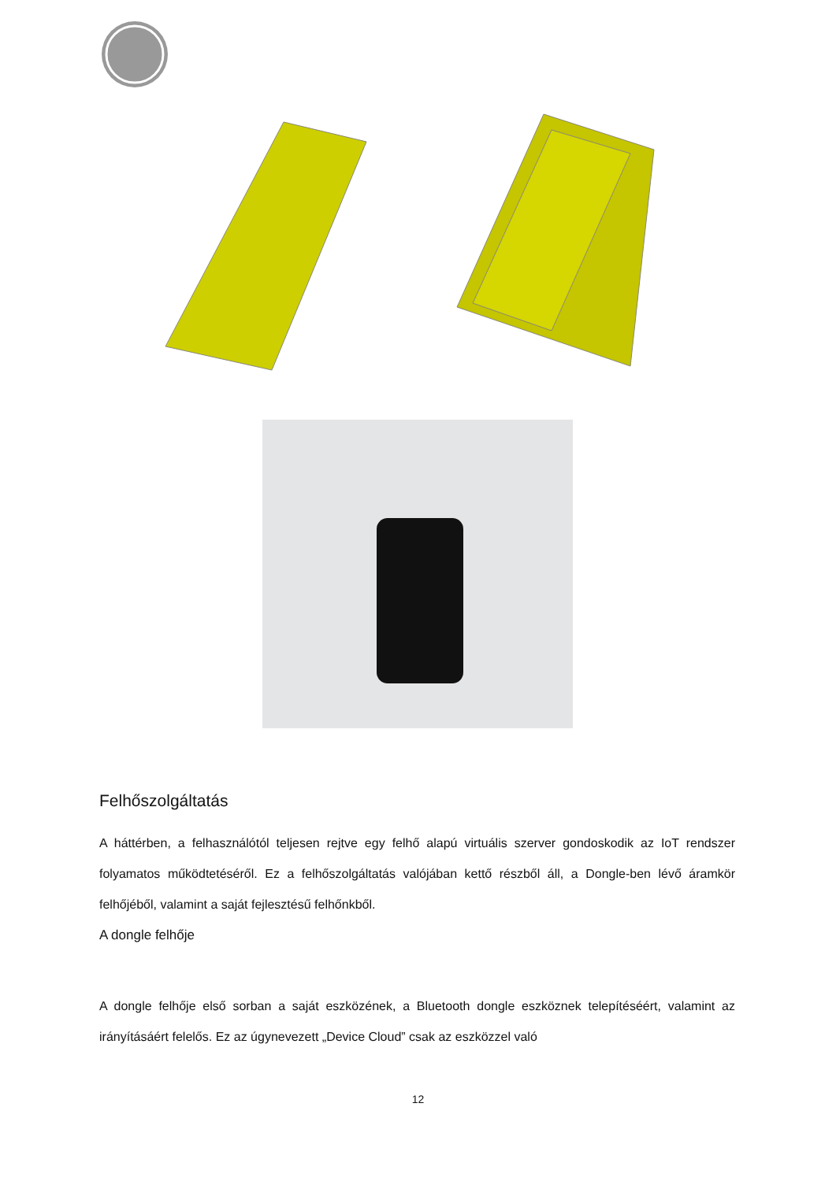Felhőszolgáltatás
A háttérben, a felhasználótól teljesen rejtve egy felhő alapú virtuális szerver gondoskodik az IoT rendszer folyamatos működtetéséről. Ez a felhőszolgáltatás valójában kettő részből áll, a Dongle-ben lévő áramkör felhőjéből, valamint a saját fejlesztésű felhőnkből.
A dongle felhője
A dongle felhője első sorban a saját eszközének, a Bluetooth dongle eszköznek telepítéséért, valamint az irányításáért felelős. Ez az úgynevezett „Device Cloud” csak az eszközzel való
12